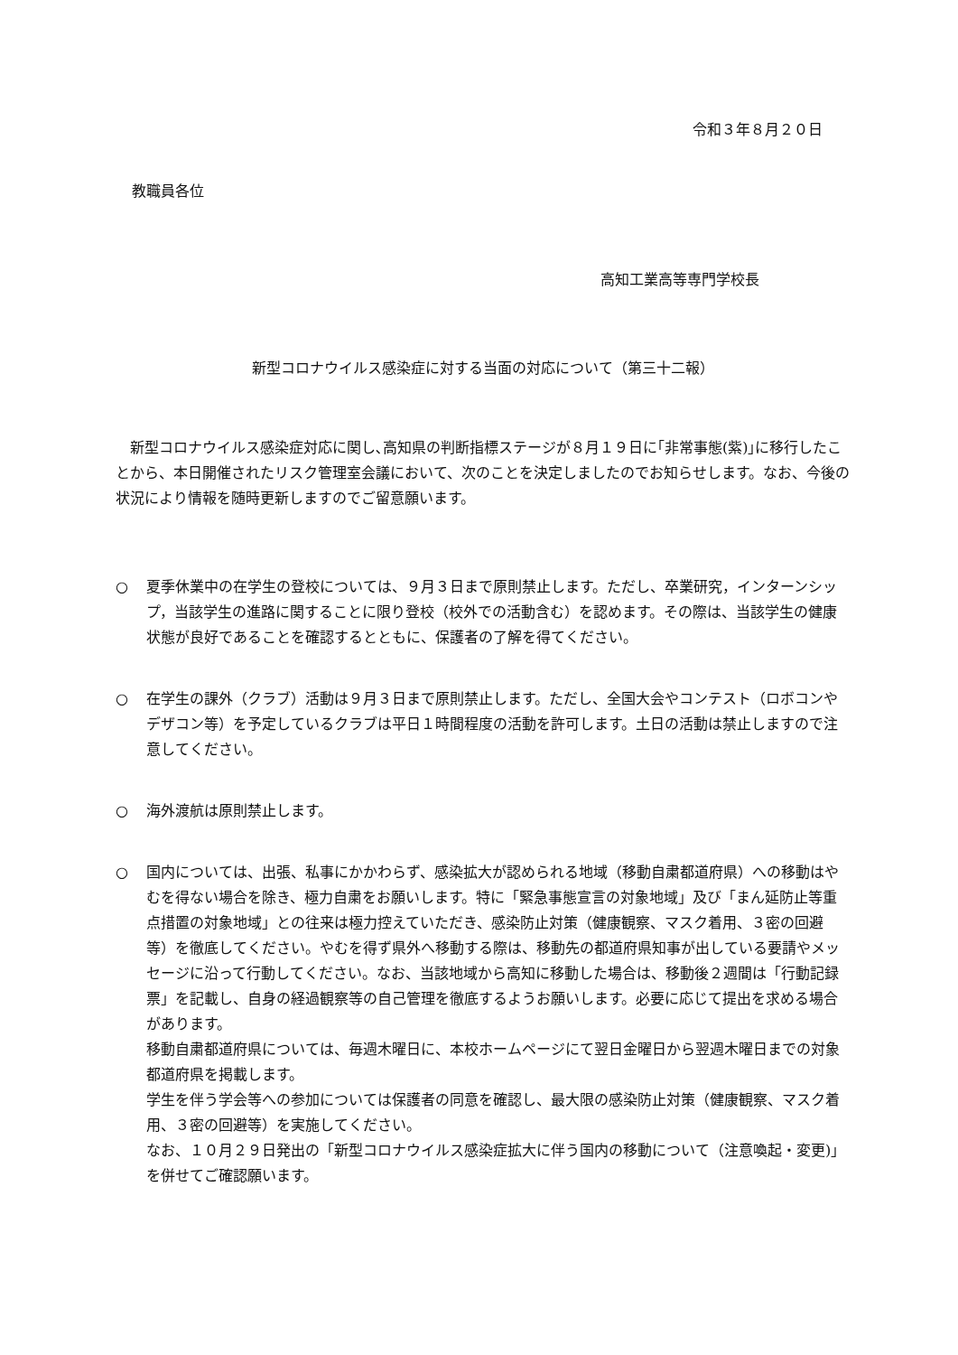令和３年８月２０日
教職員各位
高知工業高等専門学校長
新型コロナウイルス感染症に対する当面の対応について（第三十二報）
新型コロナウイルス感染症対応に関し､高知県の判断指標ステージが８月１９日に｢非常事態(紫)｣に移行したことから、本日開催されたリスク管理室会議において、次のことを決定しましたのでお知らせします。なお、今後の状況により情報を随時更新しますのでご留意願います。
○ 夏季休業中の在学生の登校については、９月３日まで原則禁止します。ただし、卒業研究，インターンシップ，当該学生の進路に関することに限り登校（校外での活動含む）を認めます。その際は、当該学生の健康状態が良好であることを確認するとともに、保護者の了解を得てください。
○ 在学生の課外（クラブ）活動は９月３日まで原則禁止します。ただし、全国大会やコンテスト（ロボコンやデザコン等）を予定しているクラブは平日１時間程度の活動を許可します。土日の活動は禁止しますので注意してください。
○ 海外渡航は原則禁止します。
○ 国内については、出張、私事にかかわらず、感染拡大が認められる地域（移動自粛都道府県）への移動はやむを得ない場合を除き、極力自粛をお願いします。特に「緊急事態宣言の対象地域」及び「まん延防止等重点措置の対象地域」との往来は極力控えていただき、感染防止対策（健康観察、マスク着用、３密の回避等）を徹底してください。やむを得ず県外へ移動する際は、移動先の都道府県知事が出している要請やメッセージに沿って行動してください。なお、当該地域から高知に移動した場合は、移動後２週間は「行動記録票」を記載し、自身の経過観察等の自己管理を徹底するようお願いします。必要に応じて提出を求める場合があります。
移動自粛都道府県については、毎週木曜日に、本校ホームページにて翌日金曜日から翌週木曜日までの対象都道府県を掲載します。
学生を伴う学会等への参加については保護者の同意を確認し、最大限の感染防止対策（健康観察、マスク着用、３密の回避等）を実施してください。
なお、１０月２９日発出の「新型コロナウイルス感染症拡大に伴う国内の移動について（注意喚起・変更)」を併せてご確認願います。